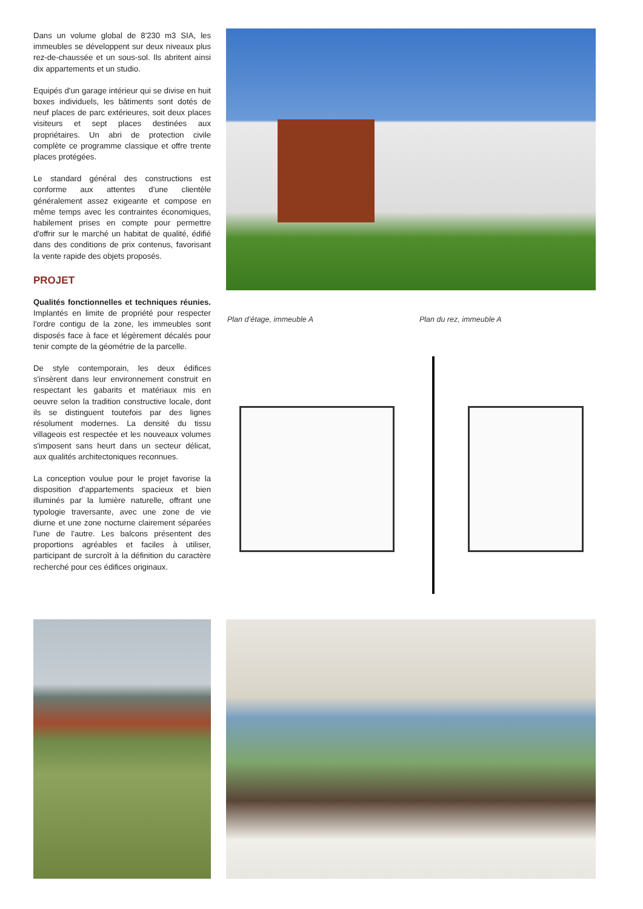Dans un volume global de 8'230 m3 SIA, les immeubles se développent sur deux niveaux plus rez-de-chaussée et un sous-sol. Ils abritent ainsi dix appartements et un studio.
Equipés d'un garage intérieur qui se divise en huit boxes individuels, les bâtiments sont dotés de neuf places de parc extérieures, soit deux places visiteurs et sept places destinées aux propriétaires. Un abri de protection civile complète ce programme classique et offre trente places protégées.
Le standard général des constructions est conforme aux attentes d'une clientèle généralement assez exigeante et compose en même temps avec les contraintes économiques, habilement prises en compte pour permettre d'offrir sur le marché un habitat de qualité, édifié dans des conditions de prix contenus, favorisant la vente rapide des objets proposés.
PROJET
Qualités fonctionnelles et techniques réunies. Implantés en limite de propriété pour respecter l'ordre contigu de la zone, les immeubles sont disposés face à face et légèrement décalés pour tenir compte de la géométrie de la parcelle.
De style contemporain, les deux édifices s'insèrent dans leur environnement construit en respectant les gabarits et matériaux mis en oeuvre selon la tradition constructive locale, dont ils se distinguent toutefois par des lignes résolument modernes. La densité du tissu villageois est respectée et les nouveaux volumes s'imposent sans heurt dans un secteur délicat, aux qualités architectoniques reconnues.
La conception voulue pour le projet favorise la disposition d'appartements spacieux et bien illuminés par la lumière naturelle, offrant une typologie traversante, avec une zone de vie diurne et une zone nocturne clairement séparées l'une de l'autre. Les balcons présentent des proportions agréables et faciles à utiliser, participant de surcroît à la définition du caractère recherché pour ces édifices originaux.
Plan d’étage, immeuble A Plan du rez, immeuble A